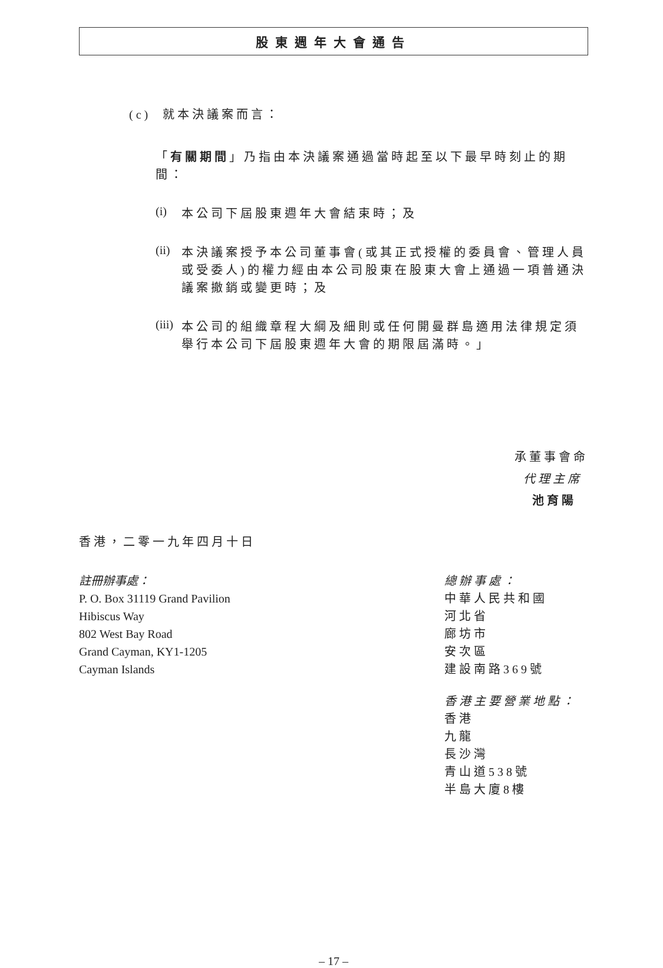股東週年大會通告
(c) 就本決議案而言：
「有關期間」乃指由本決議案通過當時起至以下最早時刻止的期間：
(i)
本公司下屆股東週年大會結束時；及
(ii)
本決議案授予本公司董事會(或其正式授權的委員會、管理人員或受委人)的權力經由本公司股東在股東大會上通過一項普通決議案撤銷或變更時；及
(iii)
本公司的組織章程大綱及細則或任何開曼群島適用法律規定須舉行本公司下屆股東週年大會的期限屆滿時。」
承董事會命
代理主席
池育陽
香港，二零一九年四月十日
註冊辦事處：
P. O. Box 31119 Grand Pavilion
Hibiscus Way
802 West Bay Road
Grand Cayman, KY1-1205
Cayman Islands
總辦事處：
中華人民共和國
河北省
廊坊市
安次區
建設南路369號
香港主要營業地點：
香港
九龍
長沙灣
青山道538號
半島大廈8樓
– 17 –